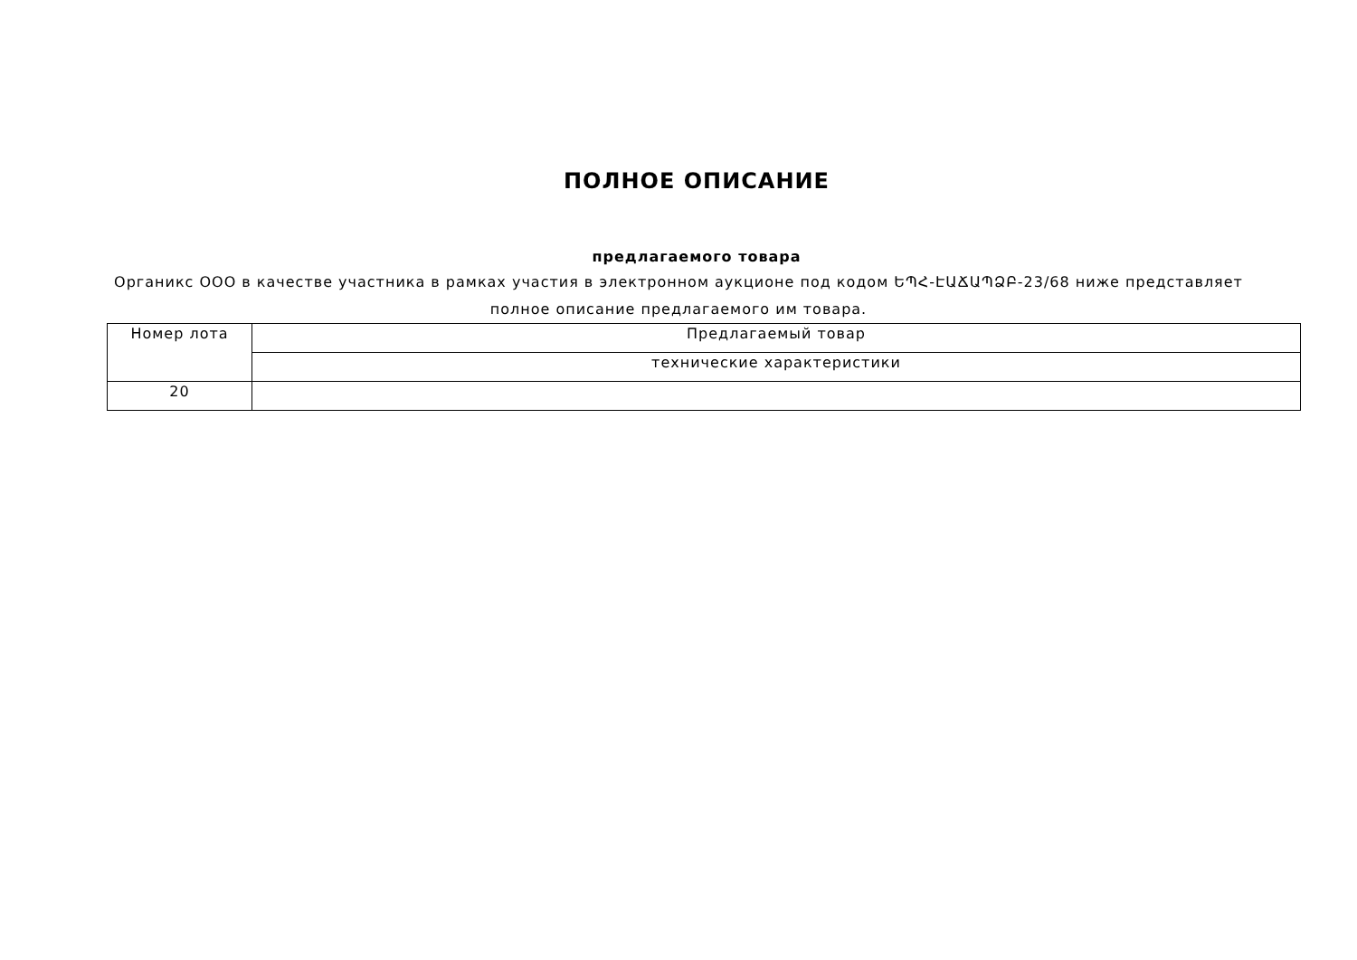ПОЛНОЕ ОПИСАНИЕ
предлагаемого товара
Органикс ООО в качестве участника в рамках участия в электронном аукционе под кодом ԵՊՀ-ԷԱՃԱՊՁԲ-23/68 ниже представляет полное описание предлагаемого им товара.
| Номер лота | Предлагаемый товар |
| | технические характеристики |
| 20 | |